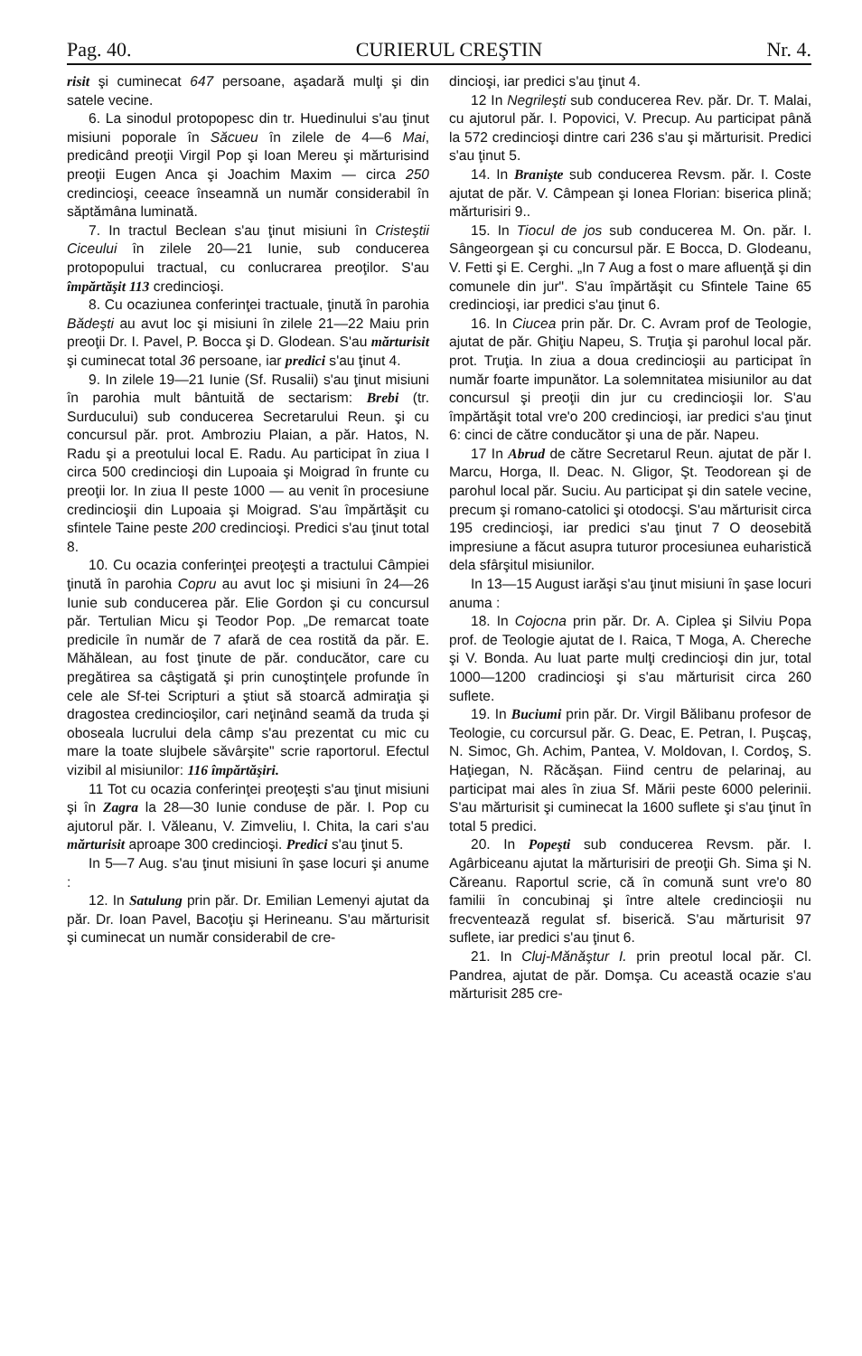Pag. 40. CURIERUL CREŞTIN Nr. 4.
risit şi cuminecat 647 persoane, aşadară mulţi şi din satele vecine.
6. La sinodul protopopesc din tr. Huedinului s'au ţinut misiuni poporale în Săcueu în zilele de 4—6 Mai, predicând preoţii Virgil Pop şi Ioan Mereu şi mărturisind preoţii Eugen Anca şi Joachim Maxim — circa 250 credincioşi, ceeace înseamnă un număr considerabil în săptămâna luminată.
7. In tractul Beclean s'au ţinut misiuni în Cristeştii Ciceului în zilele 20—21 Iunie, sub conducerea protopopului tractual, cu conlucrarea preoţilor. S'au împărtăşit 113 credincioşi.
8. Cu ocaziunea conferinţei tractuale, ţinută în parohia Bădeşti au avut loc şi misiuni în zilele 21—22 Maiu prin preoţii Dr. I. Pavel, P. Bocca şi D. Glodean. S'au mărturisit şi cuminecat total 36 persoane, iar predici s'au ţinut 4.
9. In zilele 19—21 Iunie (Sf. Rusalii) s'au ţinut misiuni în parohia mult bântuită de sectarism: Brebi (tr. Surducului) sub conducerea Secretarului Reun. şi cu concursul păr. prot. Ambroziu Plaian, a păr. Hatos, N. Radu şi a preotului local E. Radu. Au participat în ziua I circa 500 credincioşi din Lupoaia şi Moigrad în frunte cu preoţii lor. In ziua II peste 1000 — au venit în procesiune credincioşii din Lupoaia şi Moigrad. S'au împărtăşit cu sfintele Taine peste 200 credincioşi. Predici s'au ţinut total 8.
10. Cu ocazia conferinţei preoţeşti a tractului Câmpiei ţinută în parohia Copru au avut loc şi misiuni în 24—26 Iunie sub conducerea păr. Elie Gordon şi cu concursul păr. Tertulian Micu şi Teodor Pop. „De remarcat toate predicile în număr de 7 afară de cea rostită da păr. E. Măhălean, au fost ţinute de păr. conducător, care cu pregătirea sa câştigată şi prin cunoştinţele profunde în cele ale Sf-tei Scripturi a ştiut să stoarcă admiraţia şi dragostea credincioşilor, cari neţinând seamă da truda şi oboseala lucrului dela câmp s'au prezentat cu mic cu mare la toate slujbele săvârşite" scrie raportorul. Efectul vizibil al misiunilor: 116 împărtăşiri.
11 Tot cu ocazia conferinţei preoţeşti s'au ţinut misiuni şi în Zagra la 28—30 Iunie conduse de păr. I. Pop cu ajutorul păr. I. Văleanu, V. Zimveliu, I. Chita, la cari s'au mărturisit aproape 300 credincioşi. Predici s'au ţinut 5.
In 5—7 Aug. s'au ţinut misiuni în şase locuri şi anume :
12. In Satulung prin păr. Dr. Emilian Lemenyi ajutat da păr. Dr. Ioan Pavel, Bacoţiu şi Herineanu. S'au mărturisit şi cuminecat un număr considerabil de cre-
dincioşi, iar predici s'au ţinut 4.
12 In Negrileşti sub conducerea Rev. păr. Dr. T. Malai, cu ajutorul păr. I. Popovici, V. Precup. Au participat până la 572 credincioşi dintre cari 236 s'au şi mărturisit. Predici s'au ţinut 5.
14. In Branişte sub conducerea Revsm. păr. I. Coste ajutat de păr. V. Câmpean şi Ionea Florian: biserica plină; mărturisiri 9..
15. In Tiocul de jos sub conducerea M. On. păr. I. Sângeorgean şi cu concursul păr. E Bocca, D. Glodeanu, V. Fetti şi E. Cerghi. „In 7 Aug a fost o mare afluenţă şi din comunele din jur". S'au împărtăşit cu Sfintele Taine 65 credincioşi, iar predici s'au ţinut 6.
16. In Ciucea prin păr. Dr. C. Avram prof de Teologie, ajutat de păr. Ghiţiu Napeu, S. Truţia şi parohul local păr. prot. Truţia. In ziua a doua credincioşii au participat în număr foarte impunător. La solemnitatea misiunilor au dat concursul şi preoţii din jur cu credincioşii lor. S'au împărtăşit total vre'o 200 credincioşi, iar predici s'au ţinut 6: cinci de către conducător şi una de păr. Napeu.
17 In Abrud de către Secretarul Reun. ajutat de păr I. Marcu, Horga, Il. Deac. N. Gligor, Şt. Teodorean şi de parohul local păr. Suciu. Au participat şi din satele vecine, precum şi romano-catolici şi otodocşi. S'au mărturisit circa 195 credincioşi, iar predici s'au ţinut 7 O deosebită impresiune a făcut asupra tuturor procesiunea euharistică dela sfârşitul misiunilor.
In 13—15 August iarăşi s'au ţinut misiuni în şase locuri anuma :
18. In Cojocna prin păr. Dr. A. Ciplea şi Silviu Popa prof. de Teologie ajutat de I. Raica, T Moga, A. Chereche şi V. Bonda. Au luat parte mulţi credincioşi din jur, total 1000—1200 cradincioşi şi s'au mărturisit circa 260 suflete.
19. In Buciumi prin păr. Dr. Virgil Bălibanu profesor de Teologie, cu corcursul păr. G. Deac, E. Petran, I. Puşcaş, N. Simoc, Gh. Achim, Pantea, V. Moldovan, I. Cordoş, S. Haţiegan, N. Răcăşan. Fiind centru de pelarinaj, au participat mai ales în ziua Sf. Mării peste 6000 pelerinii. S'au mărturisit şi cuminecat la 1600 suflete şi s'au ţinut în total 5 predici.
20. In Popeşti sub conducerea Revsm. păr. I. Agârbiceanu ajutat la mărturisiri de preoţii Gh. Sima şi N. Căreanu. Raportul scrie, că în comună sunt vre'o 80 familii în concubinaj şi între altele credincioşii nu frecventează regulat sf. biserică. S'au mărturisit 97 suflete, iar predici s'au ţinut 6.
21. In Cluj-Mănăştur I. prin preotul local păr. Cl. Pandrea, ajutat de păr. Domşa. Cu această ocazie s'au mărturisit 285 cre-